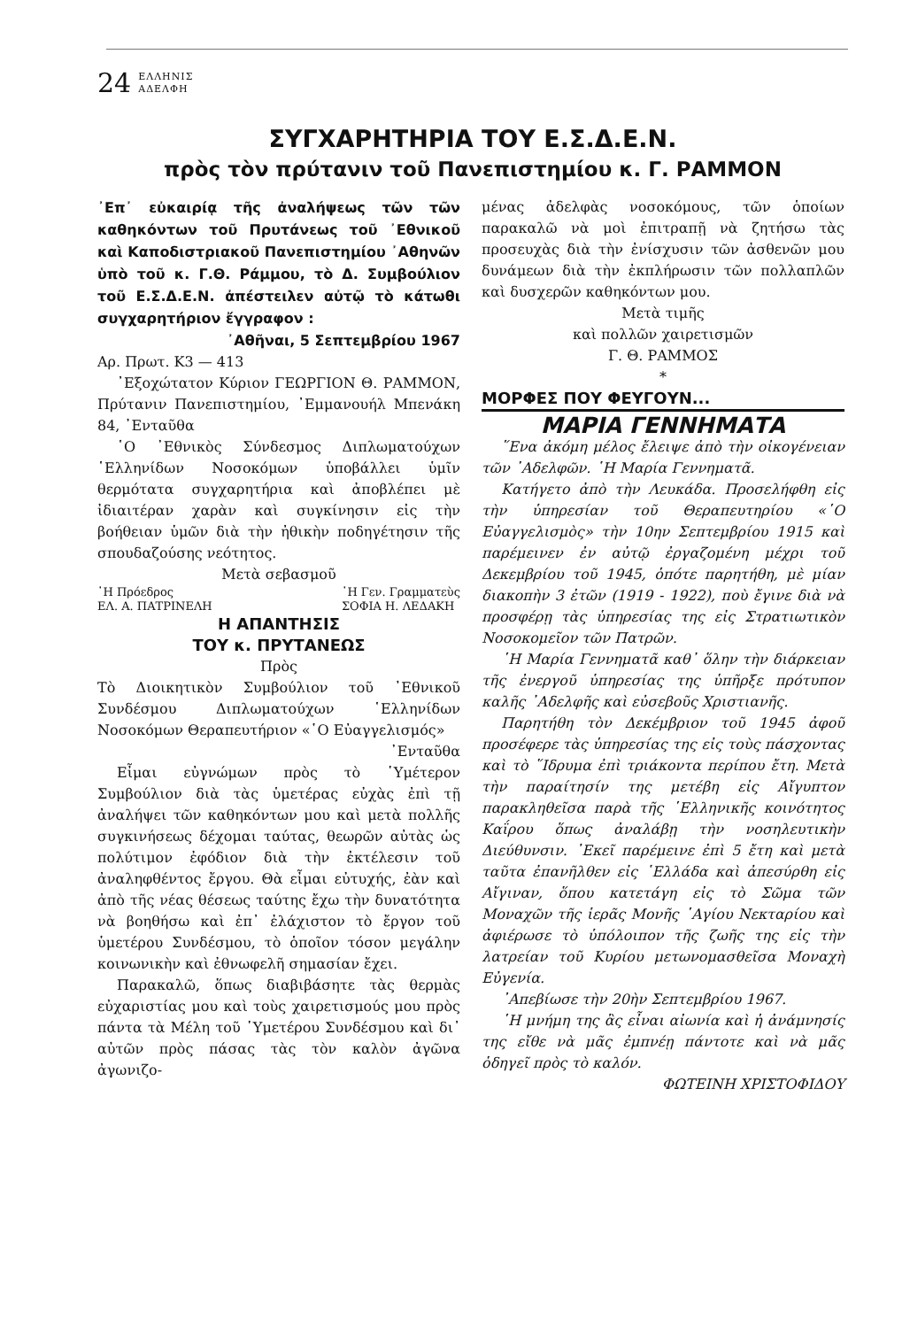24 ΕΛΛΗΝΙΣ
ΑΔΕΛΦΗ
ΣΥΓΧΑΡΗΤΗΡΙΑ ΤΟΥ Ε.Σ.Δ.Ε.Ν.
πρὸς τὸν πρύτανιν τοῦ Πανεπιστημίου κ. Γ. ΡΑΜΜΟΝ
᾿Επ᾿ εὐκαιρίᾳ τῆς ἀναλήψεως τῶν τῶν καθηκόντων τοῦ Πρυτάνεως τοῦ ᾿Εθνικοῦ καὶ Καποδιστριακοῦ Πανεπιστημίου ᾿Αθηνῶν ὑπὸ τοῦ κ. Γ.Θ. Ράμμου, τὸ Δ. Συμβούλιον τοῦ Ε.Σ.Δ.Ε.Ν. ἀπέστειλεν αὐτῷ τὸ κάτωθι συγχαρητήριον ἔγγραφον :
᾿Αθῆναι, 5 Σεπτεμβρίου 1967
Αρ. Πρωτ. Κ3 — 413
᾿Εξοχώτατον Κύριον ΓΕΩΡΓΙΟΝ Θ. ΡΑΜΜΟΝ, Πρύτανιν Πανεπιστημίου, ᾿Εμμανουήλ Μπενάκη 84, ᾿Ενταῦθα
῾Ο ᾿Εθνικὸς Σύνδεσμος Διπλωματούχων ῾Ελληνίδων Νοσοκόμων ὑποβάλλει ὑμῖν θερμότατα συγχαρητήρια καὶ ἀποβλέπει μὲ ἰδιαιτέραν χαρὰν καὶ συγκίνησιν εἰς τὴν βοήθειαν ὑμῶν διὰ τὴν ἠθικὴν ποδηγέτησιν τῆς σπουδαζούσης νεότητος.
Μετὰ σεβασμοῦ
῾Η Πρόεδρος
ΕΛ. Α. ΠΑΤΡΙΝΕΛΗ ῾Η Γεν. Γραμματεὺς
ΣΟΦΙΑ Η. ΛΕΔΑΚΗ
Η ΑΠΑΝΤΗΣΙΣ
ΤΟΥ κ. ΠΡΥΤΑΝΕΩΣ
Πρὸς
Τὸ Διοικητικὸν Συμβούλιον τοῦ ᾿Εθνικοῦ Συνδέσμου Διπλωματούχων ῾Ελληνίδων Νοσοκόμων Θεραπευτήριον «῾Ο Εὐαγγελισμός»
᾿Ενταῦθα
Εἶμαι εὐγνώμων πρὸς τὸ ῾Υμέτερον Συμβούλιον διὰ τὰς ὑμετέρας εὐχὰς ἐπὶ τῇ ἀναλήψει τῶν καθηκόντων μου καὶ μετὰ πολλῆς συγκινήσεως δέχομαι ταύτας, θεωρῶν αὐτὰς ὡς πολύτιμον ἐφόδιον διὰ τὴν ἐκτέλεσιν τοῦ ἀναληφθέντος ἔργου. Θὰ εἶμαι εὐτυχής, ἐὰν καὶ ἀπὸ τῆς νέας θέσεως ταύτης ἔχω τὴν δυνατότητα νὰ βοηθήσω καὶ ἐπ᾿ ἐλάχιστον τὸ ἔργον τοῦ ὑμετέρου Συνδέσμου, τὸ ὁποῖον τόσον μεγάλην κοινωνικὴν καὶ ἐθνωφελῆ σημασίαν ἔχει.
Παρακαλῶ, ὅπως διαβιβάσητε τὰς θερμὰς εὐχαριστίας μου καὶ τοὺς χαιρετισμούς μου πρὸς πάντα τὰ Μέλη τοῦ ῾Υμετέρου Συνδέσμου καὶ δι᾿ αὐτῶν πρὸς πάσας τὰς τὸν καλὸν ἀγῶνα ἀγωνιζο-
μένας ἀδελφὰς νοσοκόμους, τῶν ὁποίων παρακαλῶ νὰ μοὶ ἐπιτραπῇ νὰ ζητήσω τὰς προσευχὰς διὰ τὴν ἐνίσχυσιν τῶν ἀσθενῶν μου δυνάμεων διὰ τὴν ἐκπλήρωσιν τῶν πολλαπλῶν καὶ δυσχερῶν καθηκόντων μου.
Μετὰ τιμῆς
καὶ πολλῶν χαιρετισμῶν
Γ. Θ. ΡΑΜΜΟΣ
*
ΜΟΡΦΕΣ ΠΟΥ ΦΕΥΓΟΥΝ...
ΜΑΡΙΑ ΓΕΝΝΗΜΑΤΑ
῞Ενα ἀκόμη μέλος ἔλειψε ἀπὸ τὴν οἰκογένειαν τῶν ᾿Αδελφῶν. ῾Η Μαρία Γεννηματᾶ.
Κατήγετο ἀπὸ τὴν Λευκάδα. Προσελήφθη εἰς τὴν ὑπηρεσίαν τοῦ Θεραπευτηρίου «῾Ο Εὐαγγελισμὸς» τὴν 10ην Σεπτεμβρίου 1915 καὶ παρέμεινεν ἐν αὐτῷ ἐργαζομένη μέχρι τοῦ Δεκεμβρίου τοῦ 1945, ὁπότε παρητήθη, μὲ μίαν διακοπὴν 3 ἐτῶν (1919 - 1922), ποὺ ἔγινε διὰ νὰ προσφέρῃ τὰς ὑπηρεσίας της εἰς Στρατιωτικὸν Νοσοκομεῖον τῶν Πατρῶν.
῾Η Μαρία Γεννηματᾶ καθ᾿ ὅλην τὴν διάρκειαν τῆς ἐνεργοῦ ὑπηρεσίας της ὑπῆρξε πρότυπον καλῆς ᾿Αδελφῆς καὶ εὐσεβοῦς Χριστιανῆς.
Παρητήθη τὸν Δεκέμβριον τοῦ 1945 ἀφοῦ προσέφερε τὰς ὑπηρεσίας της εἰς τοὺς πάσχοντας καὶ τὸ ῞Ιδρυμα ἐπὶ τριάκοντα περίπου ἔτη. Μετὰ τὴν παραίτησίν της μετέβη εἰς Αἴγυπτον παρακληθεῖσα παρὰ τῆς ῾Ελληνικῆς κοινότητος Καΐρου ὅπως ἀναλάβῃ τὴν νοσηλευτικὴν Διεύθυνσιν. ᾿Εκεῖ παρέμεινε ἐπὶ 5 ἔτη καὶ μετὰ ταῦτα ἐπανῆλθεν εἰς ῾Ελλάδα καὶ ἀπεσύρθη εἰς Αἴγιναν, ὅπου κατετάγη εἰς τὸ Σῶμα τῶν Μοναχῶν τῆς ἱερᾶς Μονῆς ῾Αγίου Νεκταρίου καὶ ἀφιέρωσε τὸ ὑπόλοιπον τῆς ζωῆς της εἰς τὴν λατρείαν τοῦ Κυρίου μετωνομασθεῖσα Μοναχὴ Εὐγενία.
᾿Απεβίωσε τὴν 20ὴν Σεπτεμβρίου 1967.
῾Η μνήμη της ἂς εἶναι αἰωνία καὶ ἡ ἀνάμνησίς της εἴθε νὰ μᾶς ἐμπνέῃ πάντοτε καὶ νὰ μᾶς ὁδηγεῖ πρὸς τὸ καλόν.
ΦΩΤΕΙΝΗ ΧΡΙΣΤΟΦΙΔΟΥ